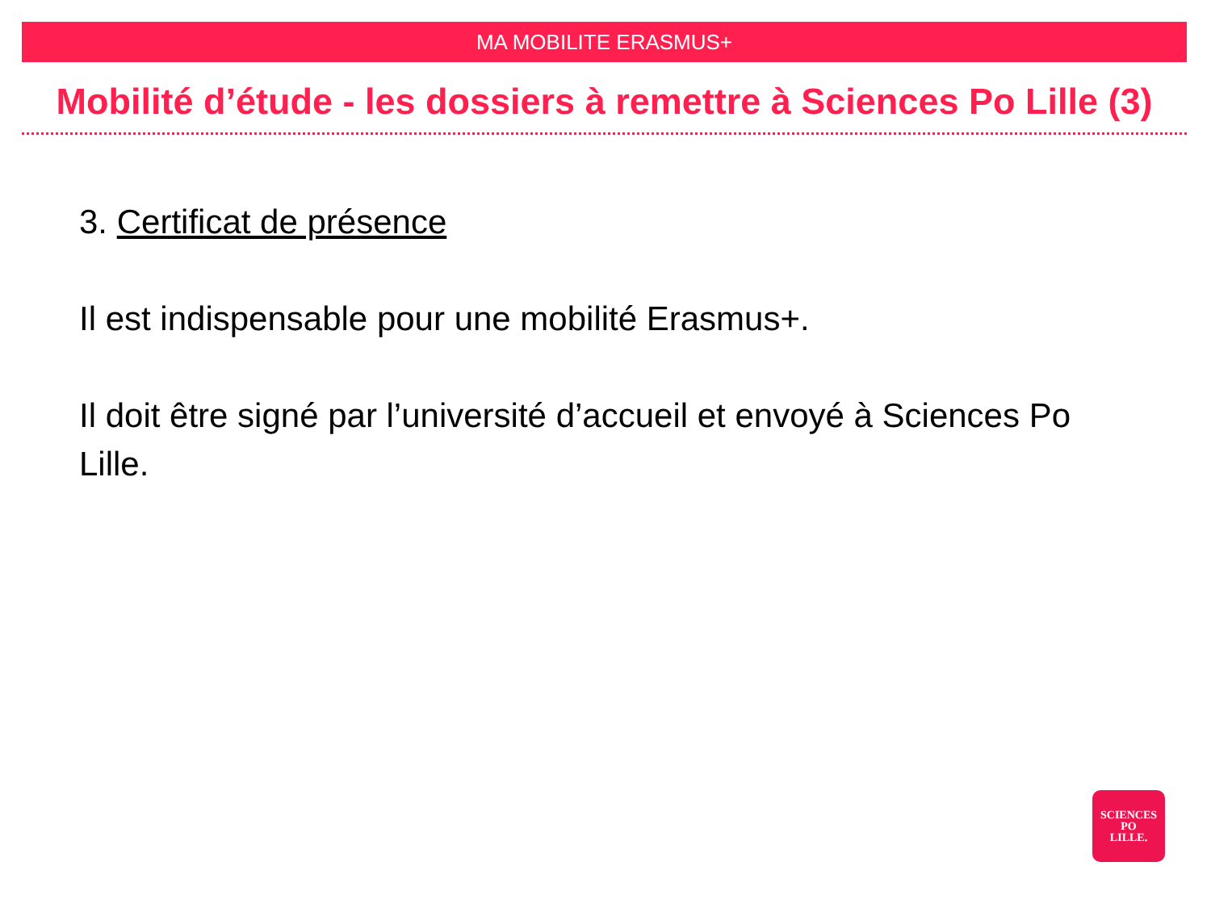MA MOBILITE ERASMUS+
Mobilité d’étude - les dossiers à remettre à Sciences Po Lille (3)
3. Certificat de présence
Il est indispensable pour une mobilité Erasmus+.
Il doit être signé par l’université d’accueil et envoyé à Sciences Po Lille.
SCIENCES
PO
LILLE.